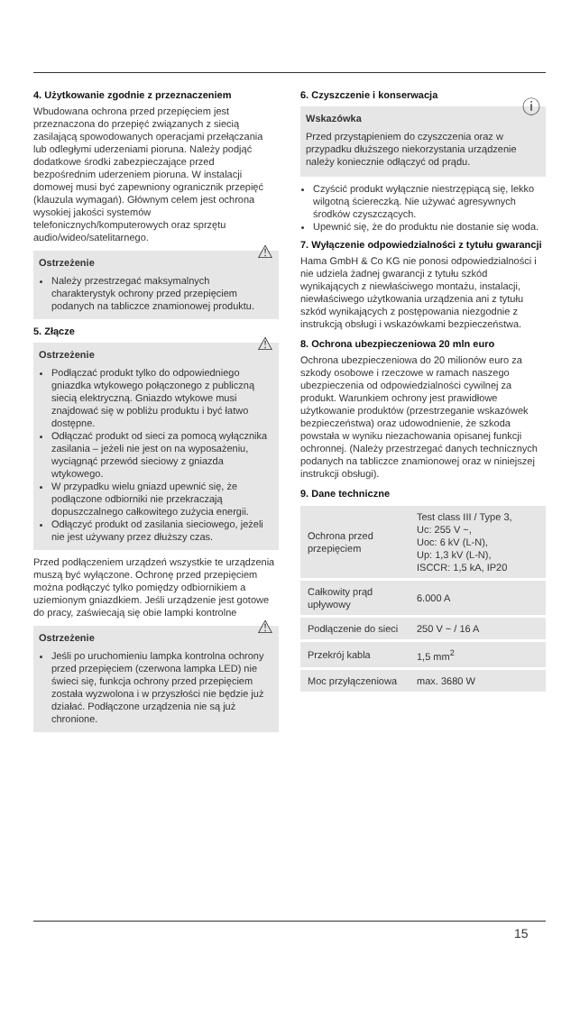4. Użytkowanie zgodnie z przeznaczeniem
Wbudowana ochrona przed przepięciem jest przeznaczona do przepięć związanych z siecią zasilającą spowodowanych operacjami przełączania lub odległymi uderzeniami pioruna. Należy podjąć dodatkowe środki zabezpieczające przed bezpośrednim uderzeniem pioruna. W instalacji domowej musi być zapewniony ogranicznik przepięć (klauzula wymagań). Głównym celem jest ochrona wysokiej jakości systemów telefonicznych/komputerowych oraz sprzętu audio/wideo/satelitarnego.
⚠ Ostrzeżenie
Należy przestrzegać maksymalnych charakterystyk ochrony przed przepięciem podanych na tabliczce znamionowej produktu.
5. Złącze
⚠ Ostrzeżenie
Podłączać produkt tylko do odpowiedniego gniazdka wtykowego połączonego z publiczną siecią elektryczną. Gniazdo wtykowe musi znajdować się w pobliżu produktu i być łatwo dostępne.
Odłączać produkt od sieci za pomocą wyłącznika zasilania – jeżeli nie jest on na wyposażeniu, wyciągnąć przewód sieciowy z gniazda wtykowego.
W przypadku wielu gniazd upewnić się, że podłączone odbiorniki nie przekraczają dopuszczalnego całkowitego zużycia energii.
Odłączyć produkt od zasilania sieciowego, jeżeli nie jest używany przez dłuższy czas.
Przed podłączeniem urządzeń wszystkie te urządzenia muszą być wyłączone. Ochronę przed przepięciem można podłączyć tylko pomiędzy odbiornikiem a uziemionym gniazdkiem. Jeśli urządzenie jest gotowe do pracy, zaświecają się obie lampki kontrolne
⚠ Ostrzeżenie
Jeśli po uruchomieniu lampka kontrolna ochrony przed przepięciem (czerwona lampka LED) nie świeci się, funkcja ochrony przed przepięciem została wyzwolona i w przyszłości nie będzie już działać. Podłączone urządzenia nie są już chronione.
6. Czyszczenie i konserwacja
ⓘ Wskazówka
Przed przystąpieniem do czyszczenia oraz w przypadku dłuższego niekorzystania urządzenie należy koniecznie odłączyć od prądu.
Czyścić produkt wyłącznie niestrzępiącą się, lekko wilgotną ściereczką. Nie używać agresywnych środków czyszczących.
Upewnić się, że do produktu nie dostanie się woda.
7. Wyłączenie odpowiedzialności z tytułu gwarancji
Hama GmbH & Co KG nie ponosi odpowiedzialności i nie udziela żadnej gwarancji z tytułu szkód wynikających z niewłaściwego montażu, instalacji, niewłaściwego użytkowania urządzenia ani z tytułu szkód wynikających z postępowania niezgodnie z instrukcją obsługi i wskazówkami bezpieczeństwa.
8. Ochrona ubezpieczeniowa 20 mln euro
Ochrona ubezpieczeniowa do 20 milionów euro za szkody osobowe i rzeczowe w ramach naszego ubezpieczenia od odpowiedzialności cywilnej za produkt. Warunkiem ochrony jest prawidłowe użytkowanie produktów (przestrzeganie wskazówek bezpieczeństwa) oraz udowodnienie, że szkoda powstała w wyniku niezachowania opisanej funkcji ochronnej. (Należy przestrzegać danych technicznych podanych na tabliczce znamionowej oraz w niniejszej instrukcji obsługi).
9. Dane techniczne
| Ochrona przed przepięciem | Test class III / Type 3, Uc: 255 V ~, Uoc: 6 kV (L-N), Up: 1,3 kV (L-N), ISCCR: 1,5 kA, IP20 |
| Całkowity prąd upływowy | 6.000 A |
| Podłączenie do sieci | 250 V ~ / 16 A |
| Przekrój kabla | 1,5 mm<sup>2</sup> |
| Moc przyłączeniowa | max. 3680 W |
15